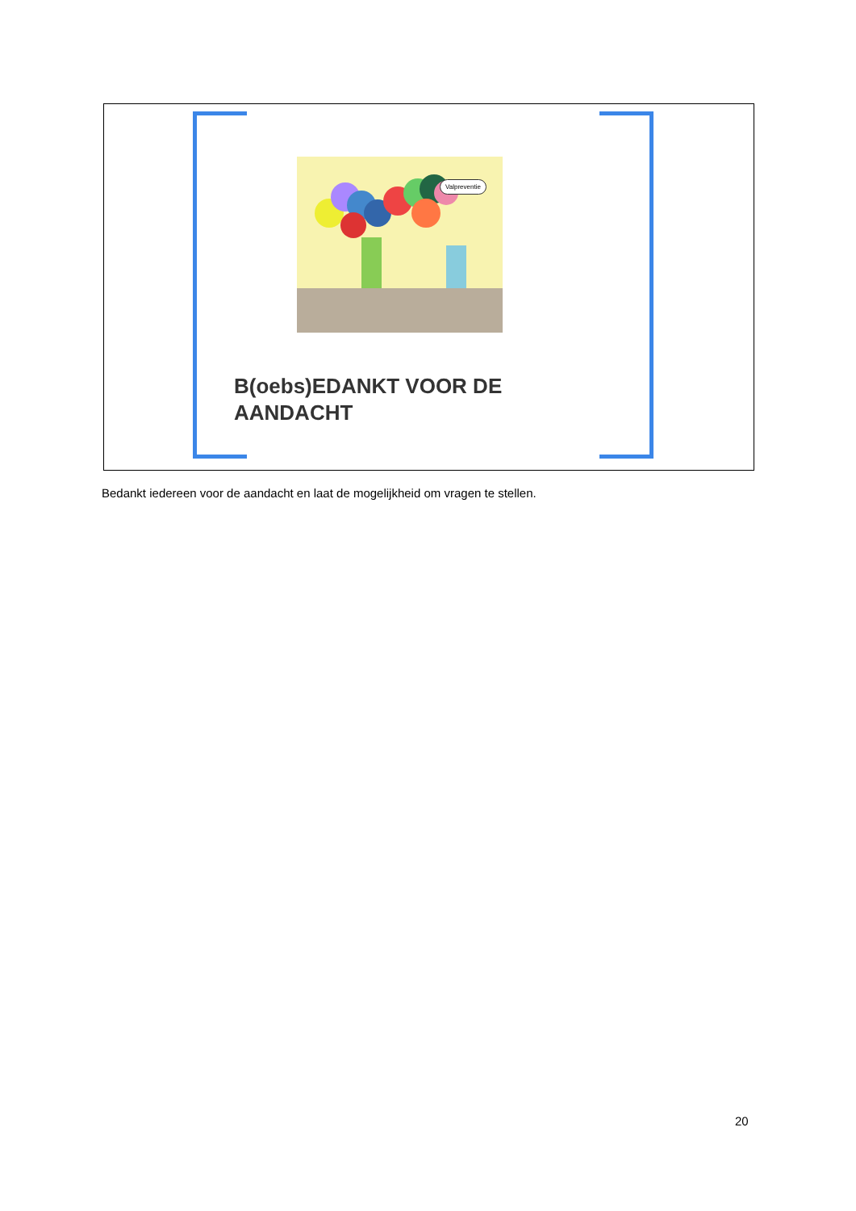Valpreventie
B(oebs)EDANKT VOOR DE
AANDACHT
Bedankt iedereen voor de aandacht en laat de mogelijkheid om vragen te stellen.
20